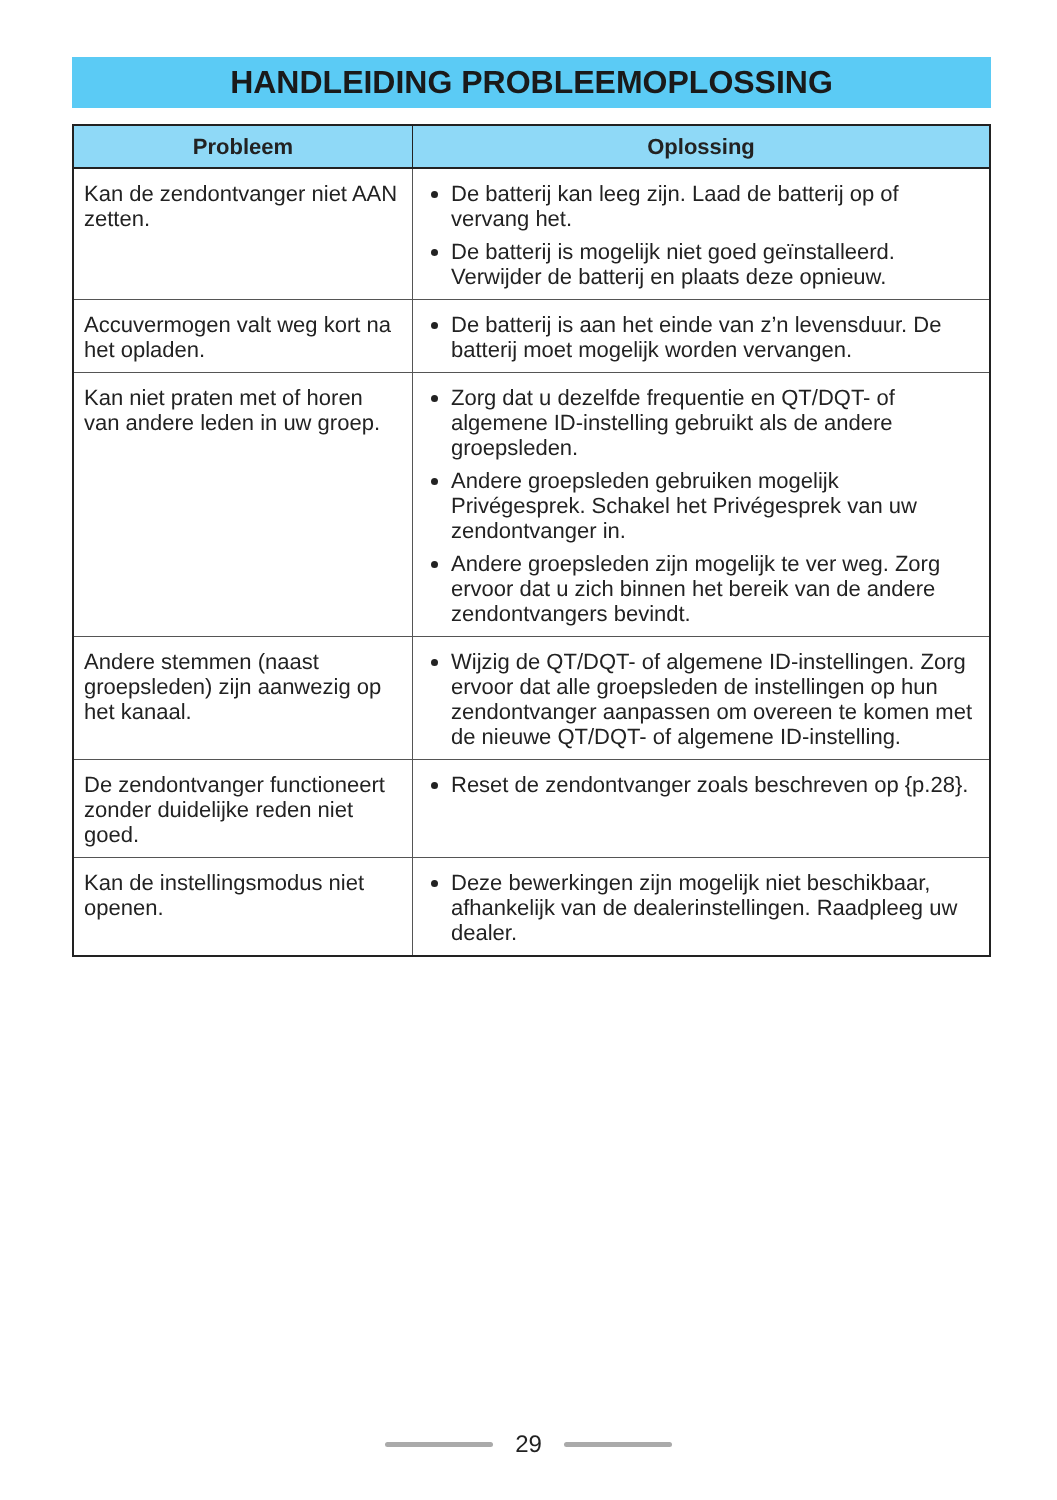HANDLEIDING PROBLEEMOPLOSSING
| Probleem | Oplossing |
| --- | --- |
| Kan de zendontvanger niet AAN zetten. | De batterij kan leeg zijn. Laad de batterij op of vervang het. De batterij is mogelijk niet goed geïnstalleerd. Verwijder de batterij en plaats deze opnieuw. |
| Accuvermogen valt weg kort na het opladen. | De batterij is aan het einde van z’n levensduur. De batterij moet mogelijk worden vervangen. |
| Kan niet praten met of horen van andere leden in uw groep. | Zorg dat u dezelfde frequentie en QT/DQT- of algemene ID-instelling gebruikt als de andere groepsleden. Andere groepsleden gebruiken mogelijk Privégesprek. Schakel het Privégesprek van uw zendontvanger in. Andere groepsleden zijn mogelijk te ver weg. Zorg ervoor dat u zich binnen het bereik van de andere zendontvangers bevindt. |
| Andere stemmen (naast groepsleden) zijn aanwezig op het kanaal. | Wijzig de QT/DQT- of algemene ID-instellingen. Zorg ervoor dat alle groepsleden de instellingen op hun zendontvanger aanpassen om overeen te komen met de nieuwe QT/DQT- of algemene ID-instelling. |
| De zendontvanger functioneert zonder duidelijke reden niet goed. | Reset de zendontvanger zoals beschreven op {p.28}. |
| Kan de instellingsmodus niet openen. | Deze bewerkingen zijn mogelijk niet beschikbaar, afhankelijk van de dealerinstellingen. Raadpleeg uw dealer. |
29